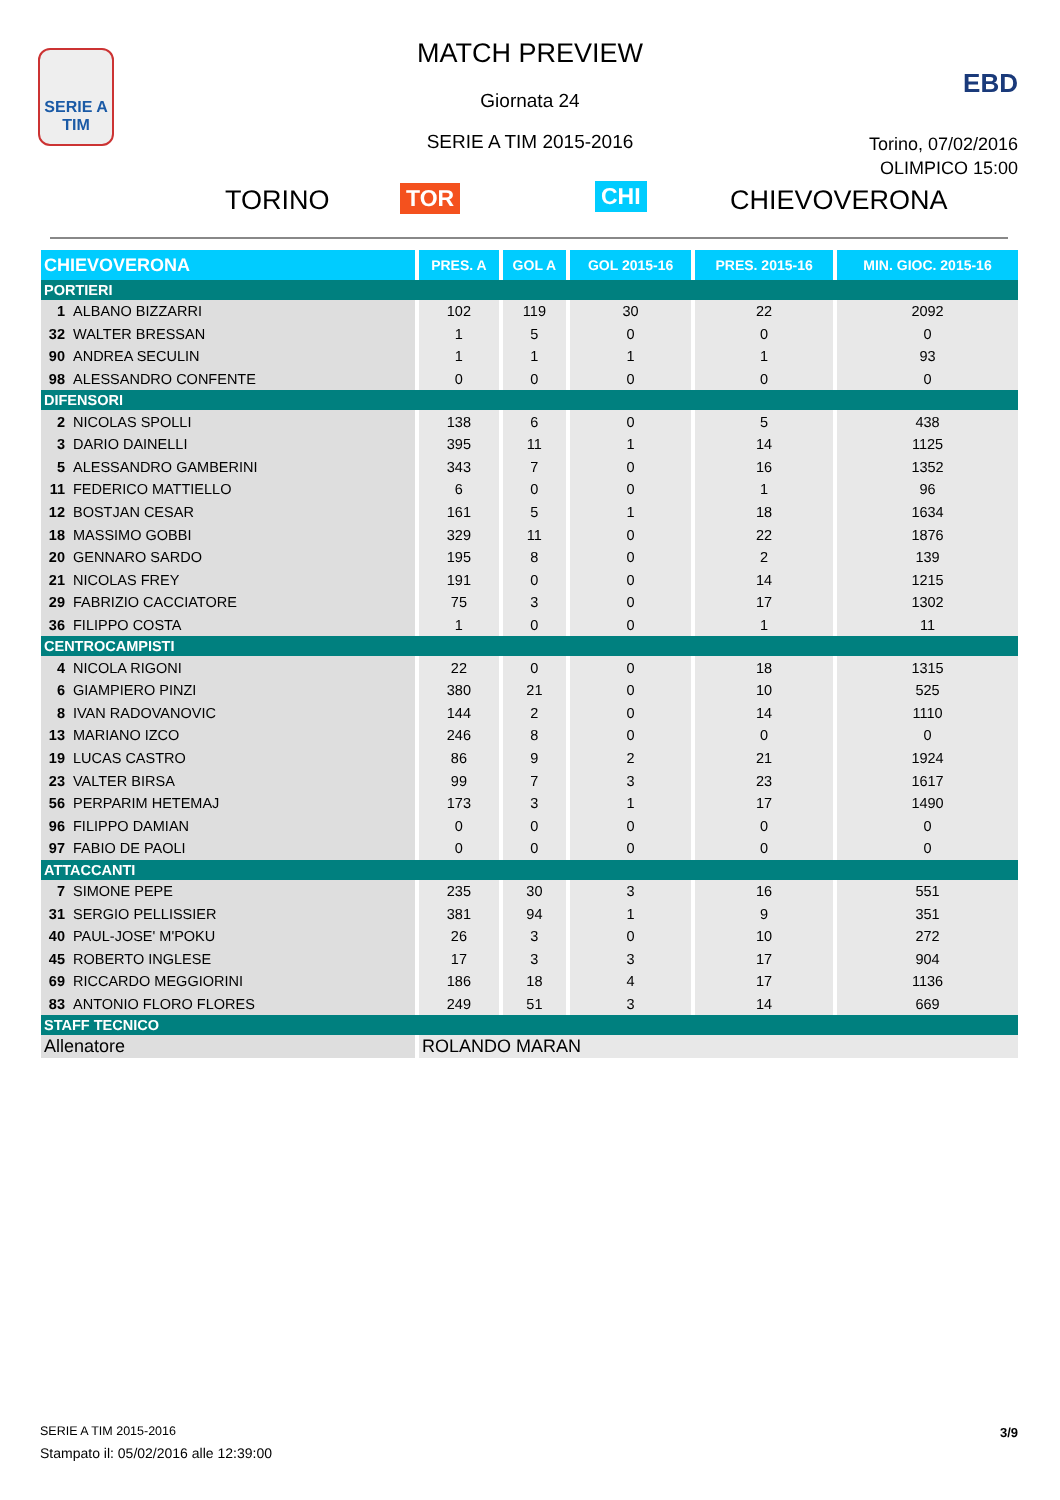SERIE A
TIM
MATCH PREVIEW
Giornata 24
SERIE A TIM 2015-2016
EBD
Torino, 07/02/2016
OLIMPICO 15:00
TORINO TOR CHI CHIEVOVERONA
| CHIEVOVERONA | PRES. A | GOL A | GOL 2015-16 | PRES. 2015-16 | MIN. GIOC. 2015-16 |
| --- | --- | --- | --- | --- | --- |
| PORTIERI | | | | | |
| 1 ALBANO BIZZARRI | 102 | 119 | 30 | 22 | 2092 |
| 32 WALTER BRESSAN | 1 | 5 | 0 | 0 | 0 |
| 90 ANDREA SECULIN | 1 | 1 | 1 | 1 | 93 |
| 98 ALESSANDRO CONFENTE | 0 | 0 | 0 | 0 | 0 |
| DIFENSORI | | | | | |
| 2 NICOLAS SPOLLI | 138 | 6 | 0 | 5 | 438 |
| 3 DARIO DAINELLI | 395 | 11 | 1 | 14 | 1125 |
| 5 ALESSANDRO GAMBERINI | 343 | 7 | 0 | 16 | 1352 |
| 11 FEDERICO MATTIELLO | 6 | 0 | 0 | 1 | 96 |
| 12 BOSTJAN CESAR | 161 | 5 | 1 | 18 | 1634 |
| 18 MASSIMO GOBBI | 329 | 11 | 0 | 22 | 1876 |
| 20 GENNARO SARDO | 195 | 8 | 0 | 2 | 139 |
| 21 NICOLAS FREY | 191 | 0 | 0 | 14 | 1215 |
| 29 FABRIZIO CACCIATORE | 75 | 3 | 0 | 17 | 1302 |
| 36 FILIPPO COSTA | 1 | 0 | 0 | 1 | 11 |
| CENTROCAMPISTI | | | | | |
| 4 NICOLA RIGONI | 22 | 0 | 0 | 18 | 1315 |
| 6 GIAMPIERO PINZI | 380 | 21 | 0 | 10 | 525 |
| 8 IVAN RADOVANOVIC | 144 | 2 | 0 | 14 | 1110 |
| 13 MARIANO IZCO | 246 | 8 | 0 | 0 | 0 |
| 19 LUCAS CASTRO | 86 | 9 | 2 | 21 | 1924 |
| 23 VALTER BIRSA | 99 | 7 | 3 | 23 | 1617 |
| 56 PERPARIM HETEMAJ | 173 | 3 | 1 | 17 | 1490 |
| 96 FILIPPO DAMIAN | 0 | 0 | 0 | 0 | 0 |
| 97 FABIO DE PAOLI | 0 | 0 | 0 | 0 | 0 |
| ATTACCANTI | | | | | |
| 7 SIMONE PEPE | 235 | 30 | 3 | 16 | 551 |
| 31 SERGIO PELLISSIER | 381 | 94 | 1 | 9 | 351 |
| 40 PAUL-JOSE' M'POKU | 26 | 3 | 0 | 10 | 272 |
| 45 ROBERTO INGLESE | 17 | 3 | 3 | 17 | 904 |
| 69 RICCARDO MEGGIORINI | 186 | 18 | 4 | 17 | 1136 |
| 83 ANTONIO FLORO FLORES | 249 | 51 | 3 | 14 | 669 |
| STAFF TECNICO | | | | | |
| Allenatore | ROLANDO MARAN | | | | |
SERIE A TIM 2015-2016
Stampato il: 05/02/2016 alle 12:39:00
3/9